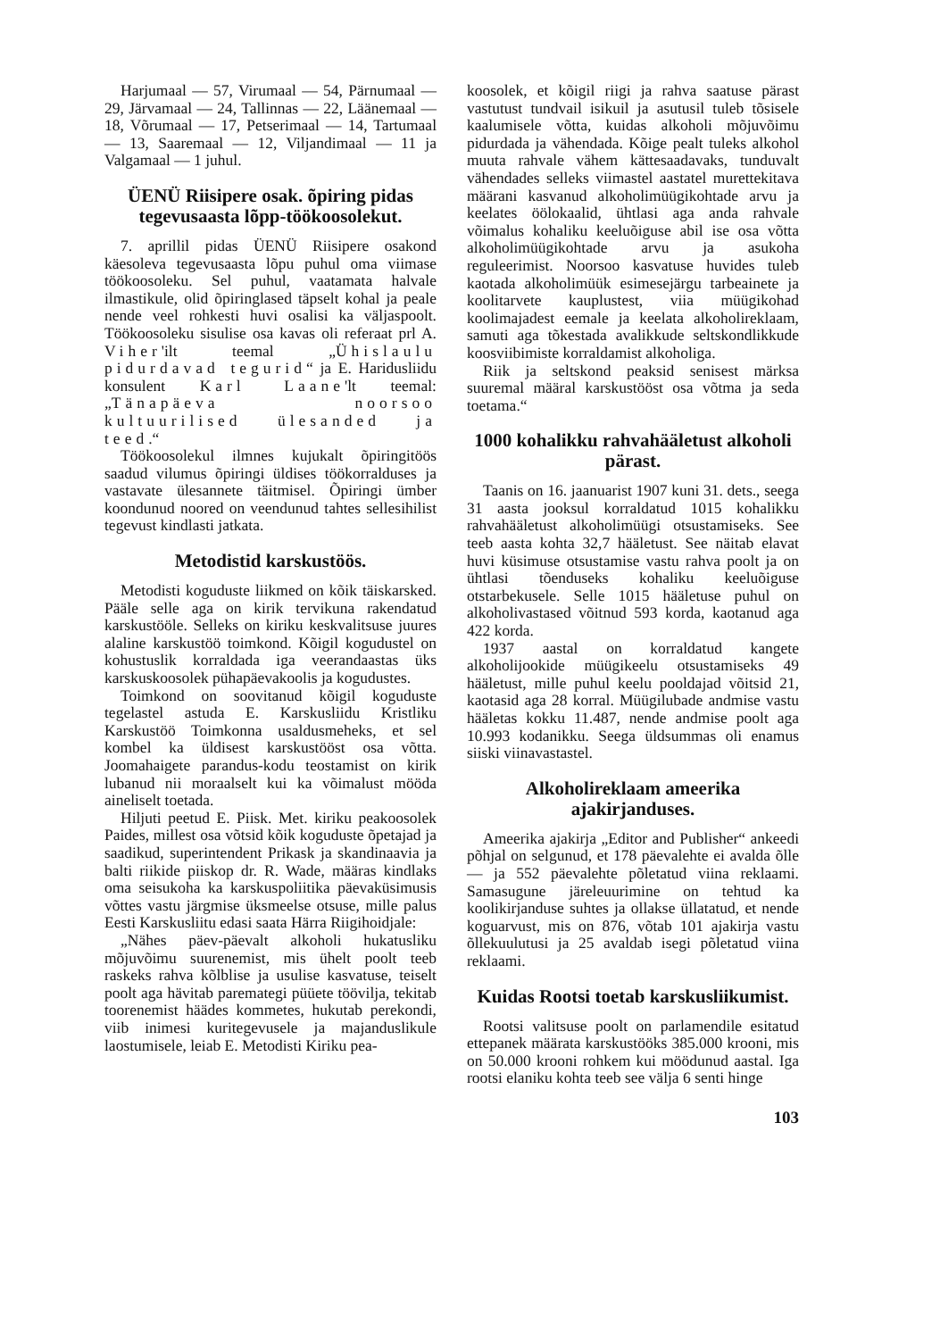Harjumaal — 57, Virumaal — 54, Pärnumaal — 29, Järvamaal — 24, Tallinnas — 22, Läänemaal — 18, Võrumaal — 17, Petserimaal — 14, Tartumaal — 13, Saaremaal — 12, Viljandimaal — 11 ja Valgamaal — 1 juhul.
ÜENÜ Riisipere osak. õpiring pidas tegevusaasta lõpp-töökoosolekut.
7. aprillil pidas ÜENÜ Riisipere osakond käesoleva tegevusaasta lõpu puhul oma viimase töökoosoleku. Sel puhul, vaatamata halvale ilmastikule, olid õpiringlased täpselt kohal ja peale nende veel rohkesti huvi osalisi ka väljaspoolt. Töökoosoleku sisulise osa kavas oli referaat prl A. Viher'ilt teemal „Ühislaulu pidurdavad tegurid“ ja E. Haridusliidu konsulent Karl Laane'lt teemal: „Tänapäeva noorsoo kultuurilised ülesanded ja teed.“
Töökoosolekul ilmnes kujukalt õpiringitöös saadud vilumus õpiringi üldises töökorralduses ja vastavate ülesannete täitmisel. Õpiringi ümber koondunud noored on veendunud tahtes sellesihilist tegevust kindlasti jatkata.
Metodistid karskustöös.
Metodisti koguduste liikmed on kõik täiskarsked. Pääle selle aga on kirik tervikuna rakendatud karskustööle. Selleks on kiriku keskvalitsuse juures alaline karskustöö toimkond. Kõigil kogudustel on kohustuslik korraldada iga veerandaastas üks karskuskoosolek pühapäevakoolis ja kogudustes.
Toimkond on soovitanud kõigil koguduste tegelastel astuda E. Karskusliidu Kristliku Karskustöö Toimkonna usaldusmeheks, et sel kombel ka üldisest karskustööst osa võtta. Joomahaigete parandus-kodu teostamist on kirik lubanud nii moraalselt kui ka võimalust mööda aineliselt toetada.
Hiljuti peetud E. Piisk. Met. kiriku peakoosolek Paides, millest osa võtsid kõik koguduste õpetajad ja saadikud, superintendent Prikask ja skandinaavia ja balti riikide piiskop dr. R. Wade, määras kindlaks oma seisukoha ka karskuspoliitika päevaküsimusis võttes vastu järgmise üksmeelse otsuse, mille palus Eesti Karskusliitu edasi saata Härra Riigihoidjale:
„Nähes päev-päevalt alkoholi hukatusliku mõjuvõimu suurenemist, mis ühelt poolt teeb raskeks rahva kõlblise ja usulise kasvatuse, teiselt poolt aga hävitab paremategi püüete töövilja, tekitab toorenemist häädes kommetes, hukutab perekondi, viib inimesi kuritegevusele ja majanduslikule laostumisele, leiab E. Metodisti Kiriku pea-
koosolek, et kõigil riigi ja rahva saatuse pärast vastutust tundvail isikuil ja asutusil tuleb tõsisele kaalumisele võtta, kuidas alkoholi mõjuvõimu pidurdada ja vähendada. Kõige pealt tuleks alkohol muuta rahvale vähem kättesaadavaks, tunduvalt vähendades selleks viimastel aastatel murettekitava määrani kasvanud alkoholimüügikohtade arvu ja keelates öölokaalid, ühtlasi aga anda rahvale võimalus kohaliku keeluõiguse abil ise osa võtta alkoholimüügikohtade arvu ja asukoha reguleerimist. Noorsoo kasvatuse huvides tuleb kaotada alkoholimüük esimesejärgu tarbeainete ja koolitarvete kauplustest, viia müügikohad koolimajadest eemale ja keelata alkoholireklaam, samuti aga tõkestada avalikkude seltskondlikkude koosviibimiste korraldamist alkoholiga.
Riik ja seltskond peaksid senisest märksa suuremal määral karskustööst osa võtma ja seda toetama.“
1000 kohalikku rahvahääletust alkoholi pärast.
Taanis on 16. jaanuarist 1907 kuni 31. dets., seega 31 aasta jooksul korraldatud 1015 kohalikku rahvahääletust alkoholimüügi otsustamiseks. See teeb aasta kohta 32,7 hääletust. See näitab elavat huvi küsimuse otsustamise vastu rahva poolt ja on ühtlasi tõenduseks kohaliku keeluõiguse otstarbekusele. Selle 1015 hääletuse puhul on alkoholivastased võitnud 593 korda, kaotanud aga 422 korda.
1937 aastal on korraldatud kangete alkoholijookide müügikeelu otsustamiseks 49 hääletust, mille puhul keelu pooldajad võitsid 21, kaotasid aga 28 korral. Müügilubade andmise vastu hääletas kokku 11.487, nende andmise poolt aga 10.993 kodanikku. Seega üldsummas oli enamus siiski viinavastastel.
Alkoholireklaam ameerika ajakirjanduses.
Ameerika ajakirja „Editor and Publisher“ ankeedi põhjal on selgunud, et 178 päevalehte ei avalda õlle — ja 552 päevalehte põletatud viina reklaami. Samasugune järeleuurimine on tehtud ka koolikirjanduse suhtes ja ollakse üllatatud, et nende koguarvust, mis on 876, võtab 101 ajakirja vastu õllekuulutusi ja 25 avaldab isegi põletatud viina reklaami.
Kuidas Rootsi toetab karskusliikumist.
Rootsi valitsuse poolt on parlamendile esitatud ettepanek määrata karskustööks 385.000 krooni, mis on 50.000 krooni rohkem kui möödunud aastal. Iga rootsi elaniku kohta teeb see välja 6 senti hinge
103